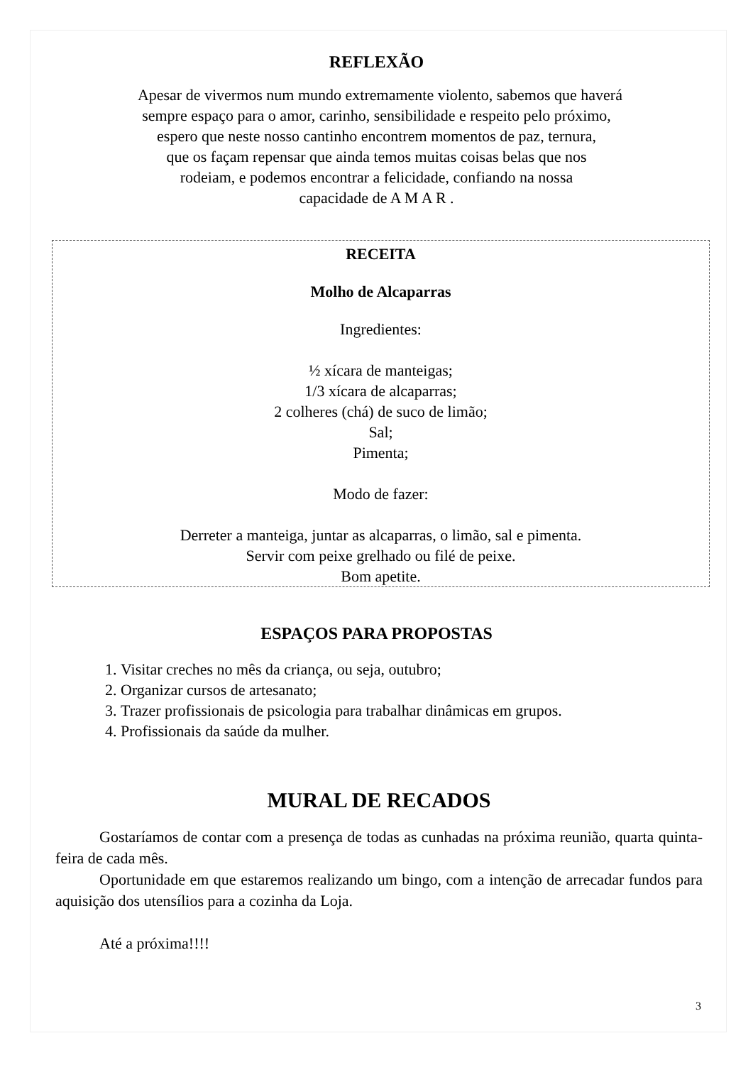REFLEXÃO
Apesar de vivermos num mundo extremamente violento, sabemos que haverá
sempre espaço para o amor, carinho, sensibilidade e respeito pelo próximo,
espero que neste nosso cantinho encontrem momentos de paz, ternura,
que os façam repensar que ainda temos muitas coisas belas que nos
rodeiam, e podemos encontrar a felicidade, confiando na nossa
capacidade de A M A R .
RECEITA
Molho de Alcaparras
Ingredientes:
½ xícara de manteigas;
1/3 xícara de alcaparras;
2 colheres (chá) de suco de limão;
Sal;
Pimenta;
Modo de fazer:
Derreter a manteiga, juntar as alcaparras, o limão, sal e pimenta.
Servir com peixe grelhado ou filé de peixe.
Bom apetite.
ESPAÇOS PARA PROPOSTAS
1. Visitar creches no mês da criança, ou seja, outubro;
2. Organizar cursos de artesanato;
3. Trazer profissionais de psicologia para trabalhar dinâmicas em grupos.
4. Profissionais da saúde da mulher.
MURAL DE RECADOS
Gostaríamos de contar com a presença de todas as cunhadas na próxima reunião, quarta quinta-feira de cada mês.
Oportunidade em que estaremos realizando um bingo, com a intenção de arrecadar fundos para aquisição dos utensílios para a cozinha da Loja.
Até a próxima!!!!
3